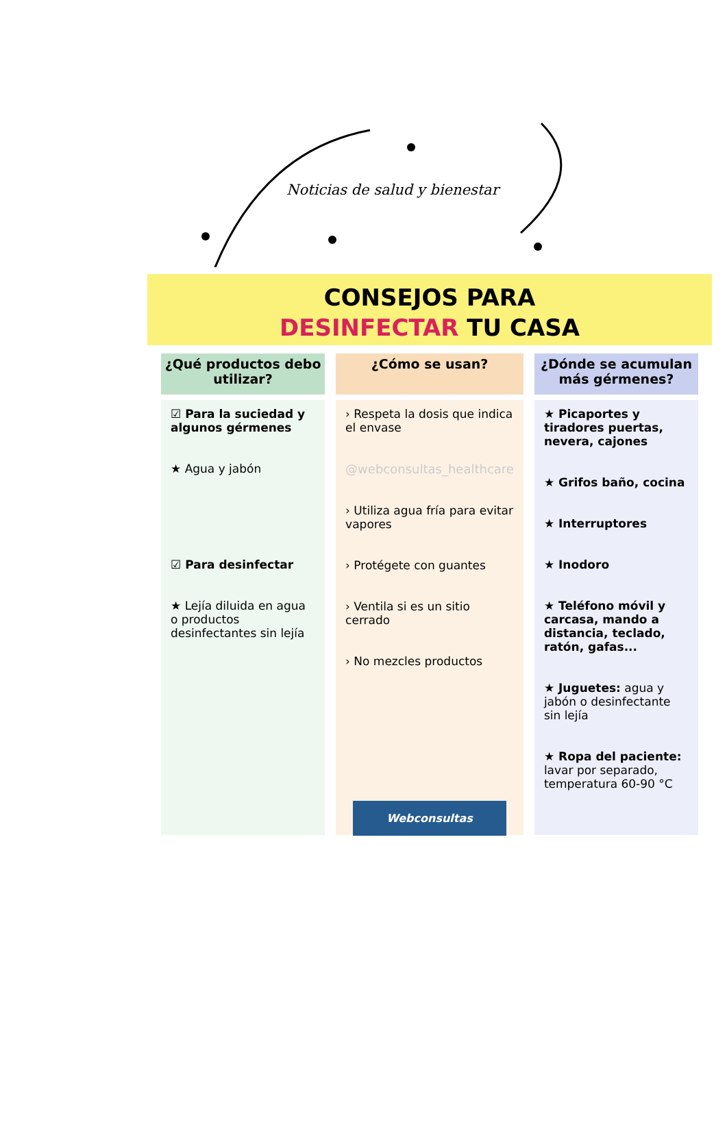Noticias de salud y bienestar
CONSEJOS PARA
DESINFECTAR TU CASA
¿Qué productos debo utilizar?
☑ Para la suciedad y algunos gérmenes
★ Agua y jabón
☑ Para desinfectar
★ Lejía diluida en agua o productos desinfectantes sin lejía
¿Cómo se usan?
› Respeta la dosis que indica el envase
@webconsultas_healthcare
› Utiliza agua fría para evitar vapores
› Protégete con guantes
› Ventila si es un sitio cerrado
› No mezcles productos
¿Dónde se acumulan más gérmenes?
★ Picaportes y tiradores puertas, nevera, cajones
★ Grifos baño, cocina
★ Interruptores
★ Inodoro
★ Teléfono móvil y carcasa, mando a distancia, teclado, ratón, gafas...
★ Juguetes: agua y jabón o desinfectante sin lejía
★ Ropa del paciente: lavar por separado, temperatura 60-90 °C
Webconsultas